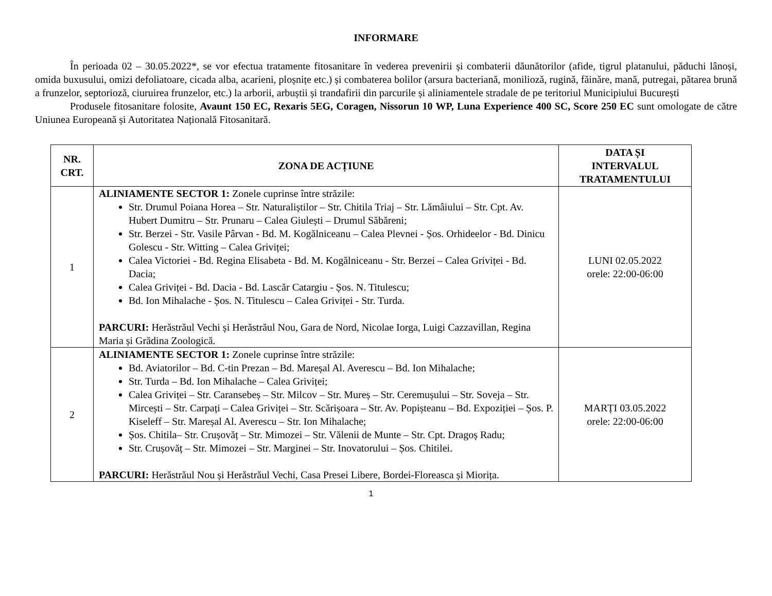INFORMARE
În perioada 02 – 30.05.2022*, se vor efectua tratamente fitosanitare în vederea prevenirii și combaterii dăunătorilor (afide, tigrul platanului, păduchi lânoși, omida buxusului, omizi defoliatoare, cicada alba, acarieni, ploșnițe etc.) și combaterea bolilor (arsura bacteriană, monilioză, rugină, făinăre, mană, putregai, pătarea brună a frunzelor, septorioză, ciuruirea frunzelor, etc.) la arborii, arbuștii și trandafirii din parcurile și aliniamentele stradale de pe teritoriul Municipiului București
Produsele fitosanitare folosite, Avaunt 150 EC, Rexaris 5EG, Coragen, Nissorun 10 WP, Luna Experience 400 SC, Score 250 EC sunt omologate de către Uniunea Europeană și Autoritatea Națională Fitosanitară.
| NR. CRT. | ZONA DE ACȚIUNE | DATA ȘI INTERVALUL TRATAMENTULUI |
| --- | --- | --- |
| 1 | ALINIAMENTE SECTOR 1: Zonele cuprinse între străzile: Str. Drumul Poiana Horea – Str. Naturaliștilor – Str. Chitila Triaj – Str. Lămâiului – Str. Cpt. Av. Hubert Dumitru – Str. Prunaru – Calea Giulești – Drumul Săbăreni; Str. Berzei - Str. Vasile Pârvan - Bd. M. Kogălniceanu – Calea Plevnei - Șos. Orhideelor - Bd. Dinicu Golescu - Str. Witting – Calea Griviței; Calea Victoriei - Bd. Regina Elisabeta - Bd. M. Kogălniceanu - Str. Berzei – Calea Griviței - Bd. Dacia; Calea Griviței - Bd. Dacia - Bd. Lascăr Catargiu - Șos. N. Titulescu; Bd. Ion Mihalache - Șos. N. Titulescu – Calea Griviței - Str. Turda. PARCURI: Herăstrăul Vechi și Herăstrăul Nou, Gara de Nord, Nicolae Iorga, Luigi Cazzavillan, Regina Maria și Grădina Zoologică. | LUNI 02.05.2022 orele: 22:00-06:00 |
| 2 | ALINIAMENTE SECTOR 1: Zonele cuprinse între străzile: Bd. Aviatorilor – Bd. C-tin Prezan – Bd. Mareșal Al. Averescu – Bd. Ion Mihalache; Str. Turda – Bd. Ion Mihalache – Calea Griviței; Calea Griviței – Str. Caransebeș – Str. Milcov – Str. Mureș – Str. Ceremușului – Str. Soveja – Str. Mircești – Str. Carpați – Calea Griviței – Str. Scărișoara – Str. Av. Popișteanu – Bd. Expoziției – Șos. P. Kiseleff – Str. Mareșal Al. Averescu – Str. Ion Mihalache; Șos. Chitila– Str. Crușovăț – Str. Mimozei – Str. Vălenii de Munte – Str. Cpt. Dragoș Radu; Str. Crușovăț – Str. Mimozei – Str. Marginei – Str. Inovatorului – Șos. Chitilei. PARCURI: Herăstrăul Nou și Herăstrăul Vechi, Casa Presei Libere, Bordei-Floreasca și Miorița. | MARȚI 03.05.2022 orele: 22:00-06:00 |
1